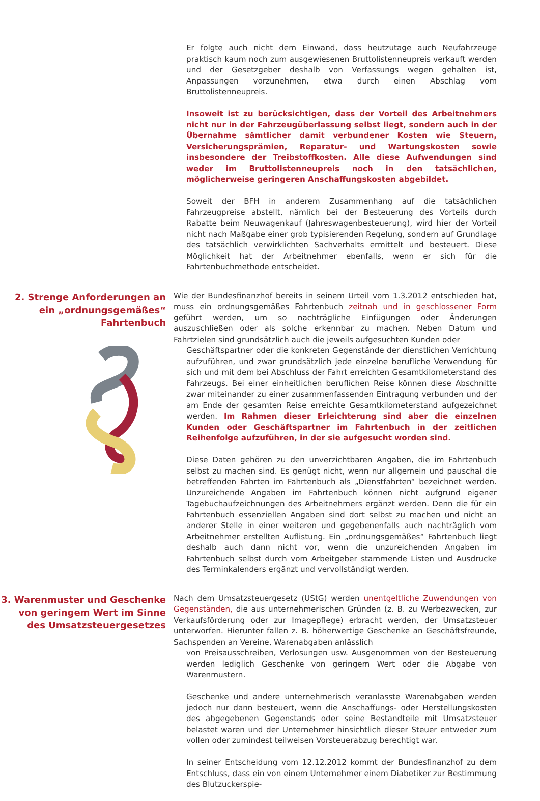Er folgte auch nicht dem Einwand, dass heutzutage auch Neufahrzeuge praktisch kaum noch zum ausgewiesenen Bruttolistenneupreis verkauft werden und der Gesetzgeber deshalb von Verfassungs wegen gehalten ist, Anpassungen vorzunehmen, etwa durch einen Abschlag vom Bruttolistenneupreis.
Insoweit ist zu berücksichtigen, dass der Vorteil des Arbeitnehmers nicht nur in der Fahrzeugüberlassung selbst liegt, sondern auch in der Übernahme sämtlicher damit verbundener Kosten wie Steuern, Versicherungsprämien, Reparatur- und Wartungskosten sowie insbesondere der Treibstoffkosten. Alle diese Aufwendungen sind weder im Bruttolistenneupreis noch in den tatsächlichen, möglicherweise geringeren Anschaffungskosten abgebildet.
Soweit der BFH in anderem Zusammenhang auf die tatsächlichen Fahrzeugpreise abstellt, nämlich bei der Besteuerung des Vorteils durch Rabatte beim Neuwagenkauf (Jahreswagenbesteuerung), wird hier der Vorteil nicht nach Maßgabe einer grob typisierenden Regelung, sondern auf Grundlage des tatsächlich verwirklichten Sachverhalts ermittelt und besteuert. Diese Möglichkeit hat der Arbeitnehmer ebenfalls, wenn er sich für die Fahrtenbuchmethode entscheidet.
2. Strenge Anforderungen an ein „ordnungsgemäßes“ Fahrtenbuch
Wie der Bundesfinanzhof bereits in seinem Urteil vom 1.3.2012 entschieden hat, muss ein ordnungsgemäßes Fahrtenbuch zeitnah und in geschlossener Form geführt werden, um so nachträgliche Einfügungen oder Änderungen auszuschließen oder als solche erkennbar zu machen. Neben Datum und Fahrtzielen sind grundsätzlich auch die jeweils aufgesuchten Kunden oder
Geschäftspartner oder die konkreten Gegenstände der dienstlichen Verrichtung aufzuführen, und zwar grundsätzlich jede einzelne berufliche Verwendung für sich und mit dem bei Abschluss der Fahrt erreichten Gesamtkilometerstand des Fahrzeugs. Bei einer einheitlichen beruflichen Reise können diese Abschnitte zwar miteinander zu einer zusammenfassenden Eintragung verbunden und der am Ende der gesamten Reise erreichte Gesamtkilometerstand aufgezeichnet werden. Im Rahmen dieser Erleichterung sind aber die einzelnen Kunden oder Geschäftspartner im Fahrtenbuch in der zeitlichen Reihenfolge aufzuführen, in der sie aufgesucht worden sind.
Diese Daten gehören zu den unverzichtbaren Angaben, die im Fahrtenbuch selbst zu machen sind. Es genügt nicht, wenn nur allgemein und pauschal die betreffenden Fahrten im Fahrtenbuch als „Dienstfahrten“ bezeichnet werden. Unzureichende Angaben im Fahrtenbuch können nicht aufgrund eigener Tagebuchaufzeichnungen des Arbeitnehmers ergänzt werden. Denn die für ein Fahrtenbuch essenziellen Angaben sind dort selbst zu machen und nicht an anderer Stelle in einer weiteren und gegebenenfalls auch nachträglich vom Arbeitnehmer erstellten Auflistung. Ein „ordnungsgemäßes“ Fahrtenbuch liegt deshalb auch dann nicht vor, wenn die unzureichenden Angaben im Fahrtenbuch selbst durch vom Arbeitgeber stammende Listen und Ausdrucke des Terminkalenders ergänzt und vervollständigt werden.
3. Warenmuster und Geschenke von geringem Wert im Sinne des Umsatzsteuergesetzes
Nach dem Umsatzsteuergesetz (UStG) werden unentgeltliche Zuwendungen von Gegenständen, die aus unternehmerischen Gründen (z. B. zu Werbezwecken, zur Verkaufsförderung oder zur Imagepflege) erbracht werden, der Umsatzsteuer unterworfen. Hierunter fallen z. B. höherwertige Geschenke an Geschäftsfreunde, Sachspenden an Vereine, Warenabgaben anlässlich
von Preisausschreiben, Verlosungen usw. Ausgenommen von der Besteuerung werden lediglich Geschenke von geringem Wert oder die Abgabe von Warenmustern.
Geschenke und andere unternehmerisch veranlasste Warenabgaben werden jedoch nur dann besteuert, wenn die Anschaffungs- oder Herstellungskosten des abgegebenen Gegenstands oder seine Bestandteile mit Umsatzsteuer belastet waren und der Unternehmer hinsichtlich dieser Steuer entweder zum vollen oder zumindest teilweisen Vorsteuerabzug berechtigt war.
In seiner Entscheidung vom 12.12.2012 kommt der Bundesfinanzhof zu dem Entschluss, dass ein von einem Unternehmer einem Diabetiker zur Bestimmung des Blutzuckerspie-